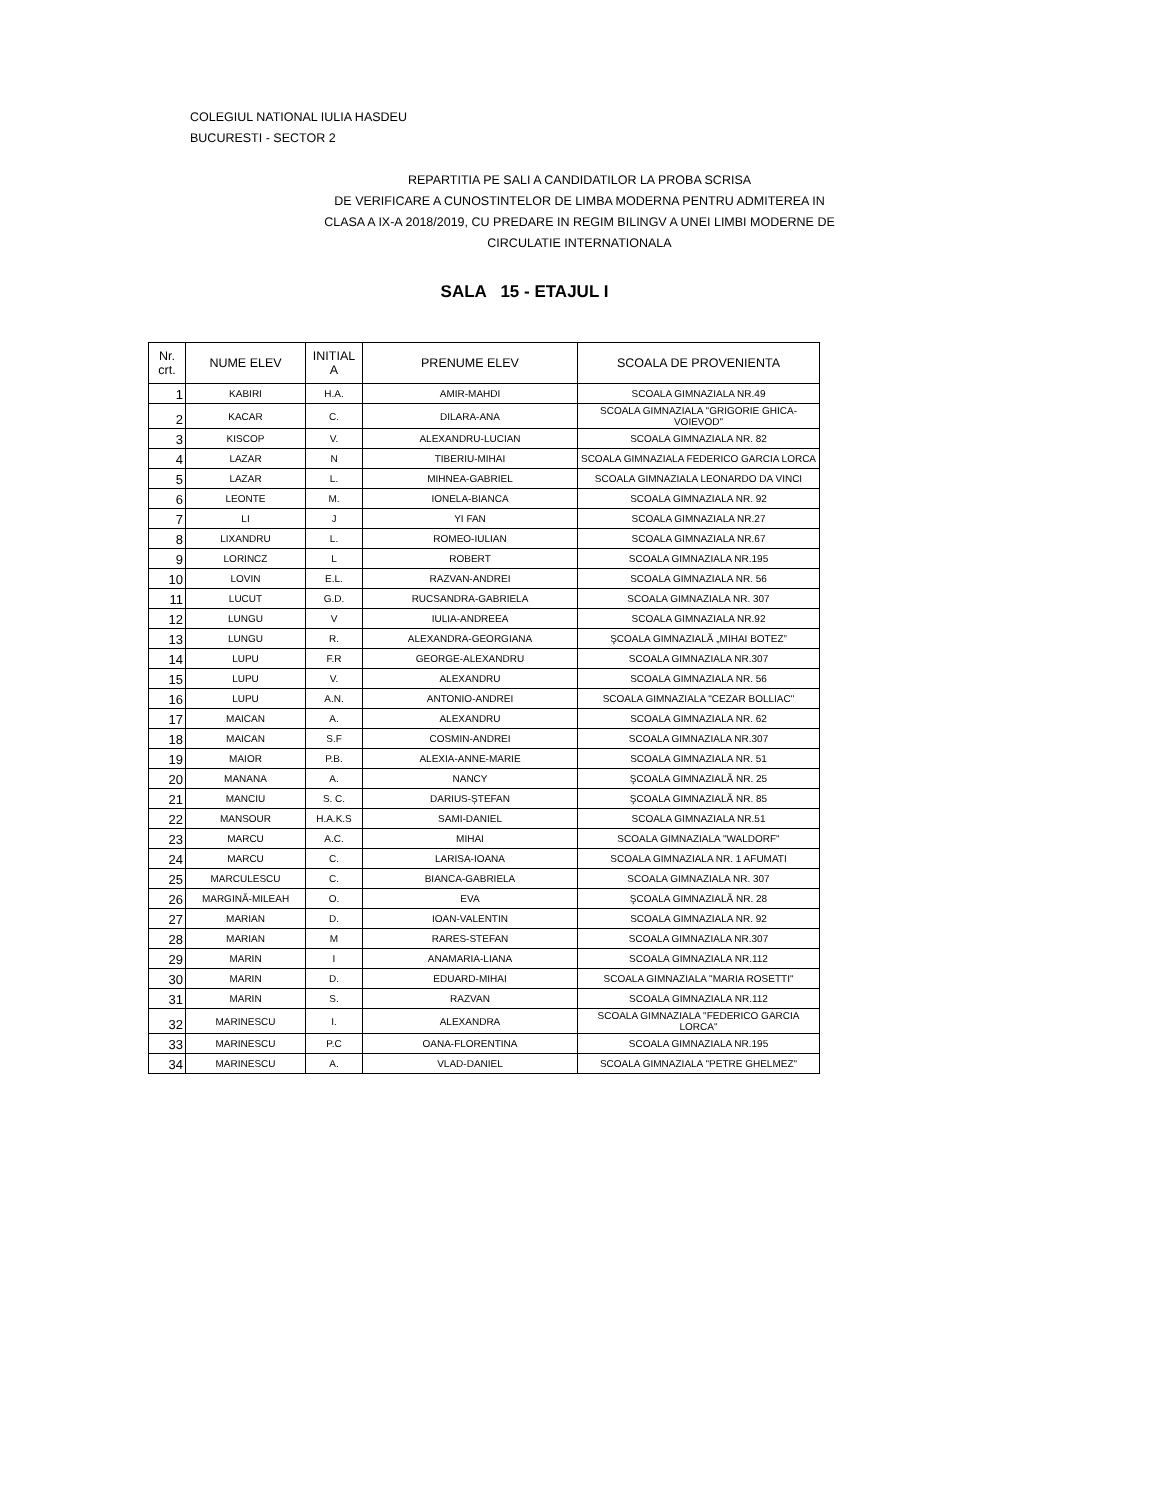COLEGIUL NATIONAL IULIA HASDEU
BUCURESTI - SECTOR 2
REPARTITIA PE SALI A CANDIDATILOR LA PROBA SCRISA
DE VERIFICARE A CUNOSTINTELOR DE LIMBA MODERNA PENTRU ADMITEREA IN
CLASA A IX-A 2018/2019, CU PREDARE IN REGIM BILINGV A UNEI LIMBI MODERNE DE
CIRCULATIE INTERNATIONALA
SALA 15 - ETAJUL I
| Nr. crt. | NUME ELEV | INITIAL A | PRENUME ELEV | SCOALA DE PROVENIENTA |
| --- | --- | --- | --- | --- |
| 1 | KABIRI | H.A. | AMIR-MAHDI | SCOALA GIMNAZIALA NR.49 |
| 2 | KACAR | C. | DILARA-ANA | SCOALA GIMNAZIALA "GRIGORIE GHICA-VOIEVOD" |
| 3 | KISCOP | V. | ALEXANDRU-LUCIAN | SCOALA GIMNAZIALA NR. 82 |
| 4 | LAZAR | N | TIBERIU-MIHAI | SCOALA GIMNAZIALA FEDERICO GARCIA LORCA |
| 5 | LAZAR | L. | MIHNEA-GABRIEL | SCOALA GIMNAZIALA LEONARDO DA VINCI |
| 6 | LEONTE | M. | IONELA-BIANCA | SCOALA GIMNAZIALA NR. 92 |
| 7 | LI | J | YI FAN | SCOALA GIMNAZIALA NR.27 |
| 8 | LIXANDRU | L. | ROMEO-IULIAN | SCOALA GIMNAZIALA NR.67 |
| 9 | LORINCZ | L | ROBERT | SCOALA GIMNAZIALA NR.195 |
| 10 | LOVIN | E.L. | RAZVAN-ANDREI | SCOALA GIMNAZIALA NR. 56 |
| 11 | LUCUT | G.D. | RUCSANDRA-GABRIELA | SCOALA GIMNAZIALA NR. 307 |
| 12 | LUNGU | V | IULIA-ANDREEA | SCOALA GIMNAZIALA NR.92 |
| 13 | LUNGU | R. | ALEXANDRA-GEORGIANA | ŞCOALA GIMNAZIALĂ „MIHAI BOTEZ” |
| 14 | LUPU | F.R | GEORGE-ALEXANDRU | SCOALA GIMNAZIALA NR.307 |
| 15 | LUPU | V. | ALEXANDRU | SCOALA GIMNAZIALA NR. 56 |
| 16 | LUPU | A.N. | ANTONIO-ANDREI | SCOALA GIMNAZIALA "CEZAR BOLLIAC" |
| 17 | MAICAN | A. | ALEXANDRU | SCOALA GIMNAZIALA NR. 62 |
| 18 | MAICAN | S.F | COSMIN-ANDREI | SCOALA GIMNAZIALA NR.307 |
| 19 | MAIOR | P.B. | ALEXIA-ANNE-MARIE | SCOALA GIMNAZIALA NR. 51 |
| 20 | MANANA | A. | NANCY | ŞCOALA GIMNAZIALĂ NR. 25 |
| 21 | MANCIU | S. C. | DARIUS-ȘTEFAN | ŞCOALA GIMNAZIALĂ NR. 85 |
| 22 | MANSOUR | H.A.K.S | SAMI-DANIEL | SCOALA GIMNAZIALA NR.51 |
| 23 | MARCU | A.C. | MIHAI | SCOALA GIMNAZIALA "WALDORF" |
| 24 | MARCU | C. | LARISA-IOANA | SCOALA GIMNAZIALA NR. 1 AFUMATI |
| 25 | MARCULESCU | C. | BIANCA-GABRIELA | SCOALA GIMNAZIALA NR. 307 |
| 26 | MARGINĂ-MILEAH | O. | EVA | ŞCOALA GIMNAZIALĂ NR. 28 |
| 27 | MARIAN | D. | IOAN-VALENTIN | SCOALA GIMNAZIALA NR. 92 |
| 28 | MARIAN | M | RARES-STEFAN | SCOALA GIMNAZIALA NR.307 |
| 29 | MARIN | I | ANAMARIA-LIANA | SCOALA GIMNAZIALA NR.112 |
| 30 | MARIN | D. | EDUARD-MIHAI | SCOALA GIMNAZIALA "MARIA ROSETTI" |
| 31 | MARIN | S. | RAZVAN | SCOALA GIMNAZIALA NR.112 |
| 32 | MARINESCU | I. | ALEXANDRA | SCOALA GIMNAZIALA "FEDERICO GARCIA LORCA" |
| 33 | MARINESCU | P.C | OANA-FLORENTINA | SCOALA GIMNAZIALA NR.195 |
| 34 | MARINESCU | A. | VLAD-DANIEL | SCOALA GIMNAZIALA "PETRE GHELMEZ" |